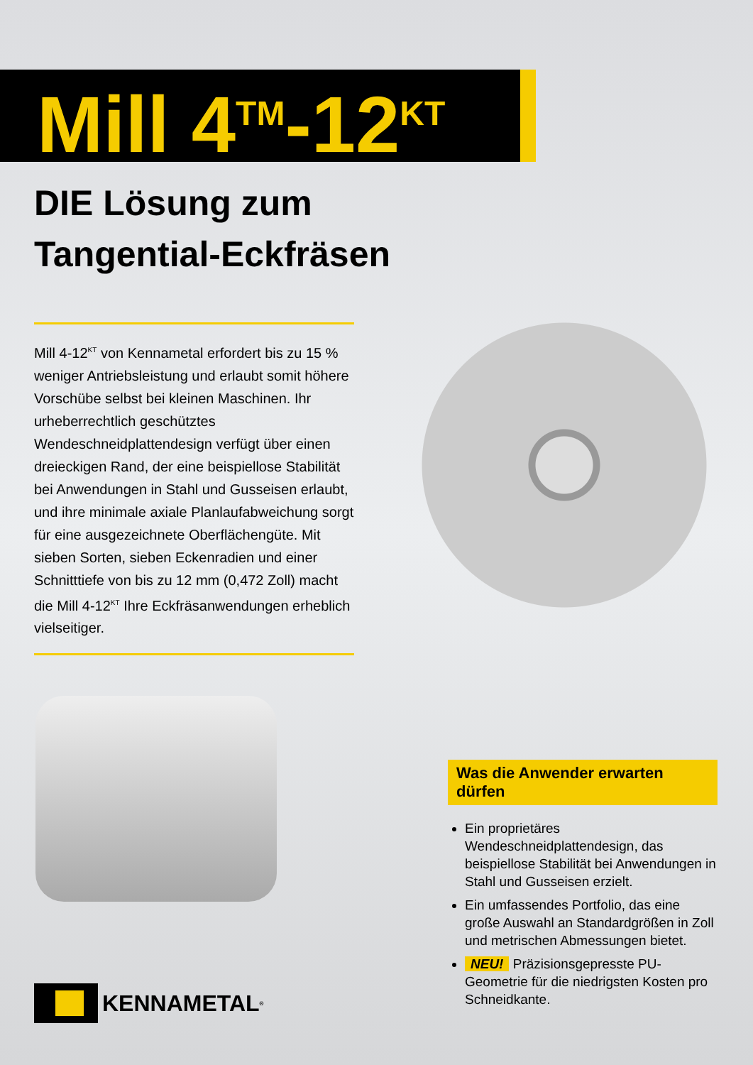Mill 4<sup>TM</sup>-12<sup>KT</sup>
DIE Lösung zum
Tangential-Eckfräsen
Mill 4-12<sup>KT</sup> von Kennametal erfordert bis zu 15 % weniger Antriebsleistung und erlaubt somit höhere Vorschübe selbst bei kleinen Maschinen. Ihr urheberrechtlich geschütztes Wendeschneidplattendesign verfügt über einen dreieckigen Rand, der eine beispiellose Stabilität bei Anwendungen in Stahl und Gusseisen erlaubt, und ihre minimale axiale Planlaufabweichung sorgt für eine ausgezeichnete Oberflächengüte. Mit sieben Sorten, sieben Eckenradien und einer Schnitttiefe von bis zu 12 mm (0,472 Zoll) macht die Mill 4-12<sup>KT</sup> Ihre Eckfräsanwendungen erheblich vielseitiger.
Was die Anwender erwarten dürfen
Ein proprietäres Wendeschneidplattendesign, das beispiellose Stabilität bei Anwendungen in Stahl und Gusseisen erzielt.
Ein umfassendes Portfolio, das eine große Auswahl an Standardgrößen in Zoll und metrischen Abmessungen bietet.
NEU! Präzisionsgepresste PU-Geometrie für die niedrigsten Kosten pro Schneidkante.
KENNAMETAL<sup>®</sup>